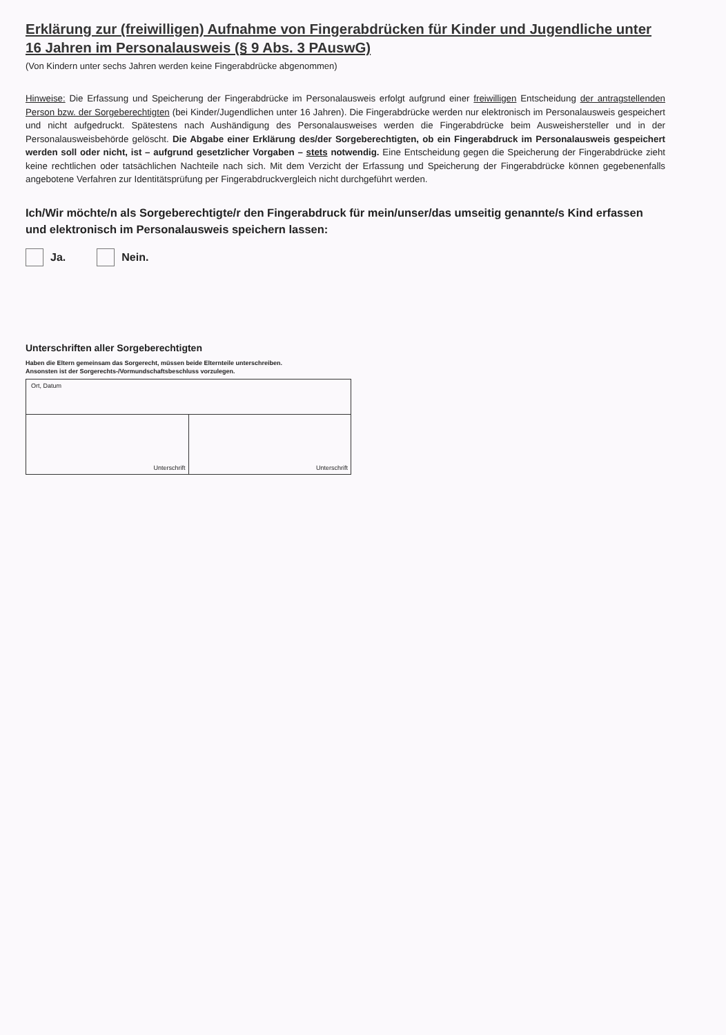Erklärung zur (freiwilligen) Aufnahme von Fingerabdrücken für Kinder und Jugendliche unter 16 Jahren im Personalausweis (§ 9 Abs. 3 PAuswG)
(Von Kindern unter sechs Jahren werden keine Fingerabdrücke abgenommen)
Hinweise: Die Erfassung und Speicherung der Fingerabdrücke im Personalausweis erfolgt aufgrund einer freiwilligen Entscheidung der antragstellenden Person bzw. der Sorgeberechtigten (bei Kinder/Jugendlichen unter 16 Jahren). Die Fingerabdrücke werden nur elektronisch im Personalausweis gespeichert und nicht aufgedruckt. Spätestens nach Aushändigung des Personalausweises werden die Fingerabdrücke beim Ausweishersteller und in der Personalausweisbehörde gelöscht. Die Abgabe einer Erklärung des/der Sorgeberechtigten, ob ein Fingerabdruck im Personalausweis gespeichert werden soll oder nicht, ist – aufgrund gesetzlicher Vorgaben – stets notwendig. Eine Entscheidung gegen die Speicherung der Fingerabdrücke zieht keine rechtlichen oder tatsächlichen Nachteile nach sich. Mit dem Verzicht der Erfassung und Speicherung der Fingerabdrücke können gegebenenfalls angebotene Verfahren zur Identitätsprüfung per Fingerabdruckvergleich nicht durchgeführt werden.
Ich/Wir möchte/n als Sorgeberechtigte/r den Fingerabdruck für mein/unser/das umseitig genannte/s Kind erfassen und elektronisch im Personalausweis speichern lassen:
Ja. Nein.
Unterschriften aller Sorgeberechtigten
Haben die Eltern gemeinsam das Sorgerecht, müssen beide Elternteile unterschreiben.
Ansonsten ist der Sorgerechts-/Vormundschaftsbeschluss vorzulegen.
Ort, Datum
Unterschrift Unterschrift